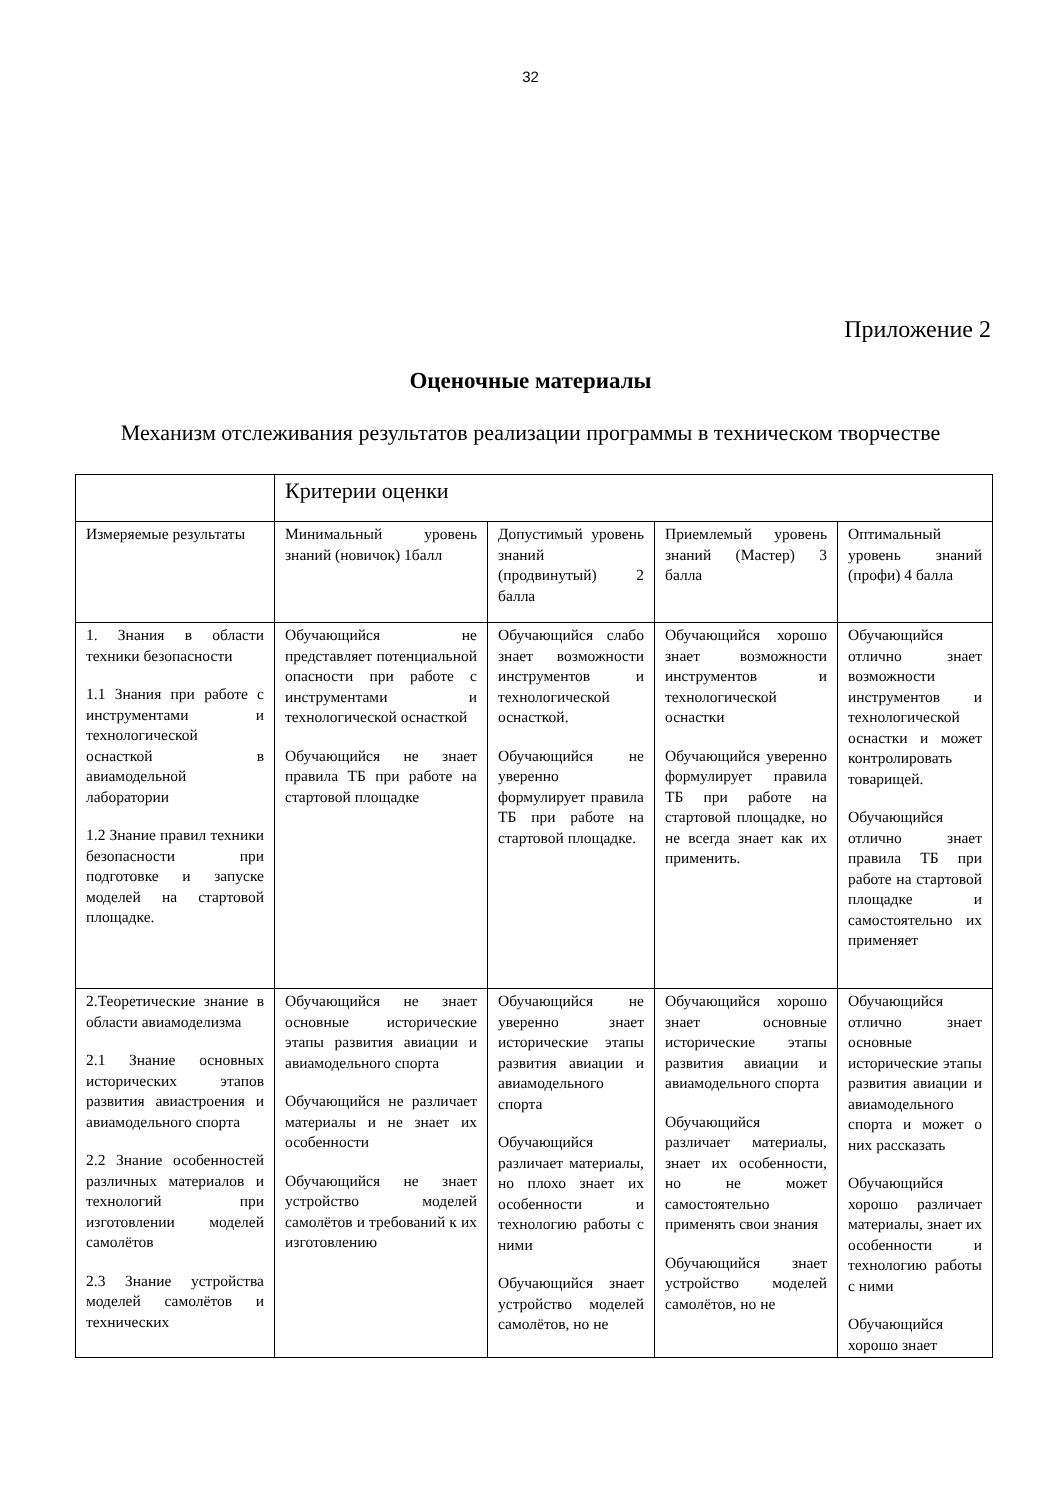32
Приложение 2
Оценочные материалы
Механизм отслеживания результатов реализации программы в техническом творчестве
| | Критерии оценки | | | |
| Измеряемые результаты | Минимальный уровень знаний (новичок) 1балл | Допустимый уровень знаний (продвинутый) 2 балла | Приемлемый уровень знаний (Мастер) 3 балла | Оптимальный уровень знаний (профи) 4 балла |
| 1. Знания в области техники безопасности 1.1 Знания при работе с инструментами и технологической оснасткой в авиамодельной лаборатории 1.2 Знание правил техники безопасности при подготовке и запуске моделей на стартовой площадке. | Обучающийся не представляет потенциальной опасности при работе с инструментами и технологической оснасткой Обучающийся не знает правила ТБ при работе на стартовой площадке | Обучающийся слабо знает возможности инструментов и технологической оснасткой. Обучающийся не уверенно формулирует правила ТБ при работе на стартовой площадке. | Обучающийся хорошо знает возможности инструментов и технологической оснастки Обучающийся уверенно формулирует правила ТБ при работе на стартовой площадке, но не всегда знает как их применить. | Обучающийся отлично знает возможности инструментов и технологической оснастки и может контролировать товарищей. Обучающийся отлично знает правила ТБ при работе на стартовой площадке и самостоятельно их применяет |
| 2.Теоретические знание в области авиамоделизма 2.1 Знание основных исторических этапов развития авиастроения и авиамодельного спорта 2.2 Знание особенностей различных материалов и технологий при изготовлении моделей самолётов 2.3 Знание устройства моделей самолётов и технических | Обучающийся не знает основные исторические этапы развития авиации и авиамодельного спорта Обучающийся не различает материалы и не знает их особенности Обучающийся не знает устройство моделей самолётов и требований к их изготовлению | Обучающийся не уверенно знает исторические этапы развития авиации и авиамодельного спорта Обучающийся различает материалы, но плохо знает их особенности и технологию работы с ними Обучающийся знает устройство моделей самолётов, но не | Обучающийся хорошо знает основные исторические этапы развития авиации и авиамодельного спорта Обучающийся различает материалы, знает их особенности, но не может самостоятельно применять свои знания Обучающийся знает устройство моделей самолётов, но не | Обучающийся отлично знает основные исторические этапы развития авиации и авиамодельного спорта и может о них рассказать Обучающийся хорошо различает материалы, знает их особенности и технологию работы с ними Обучающийся хорошо знает |